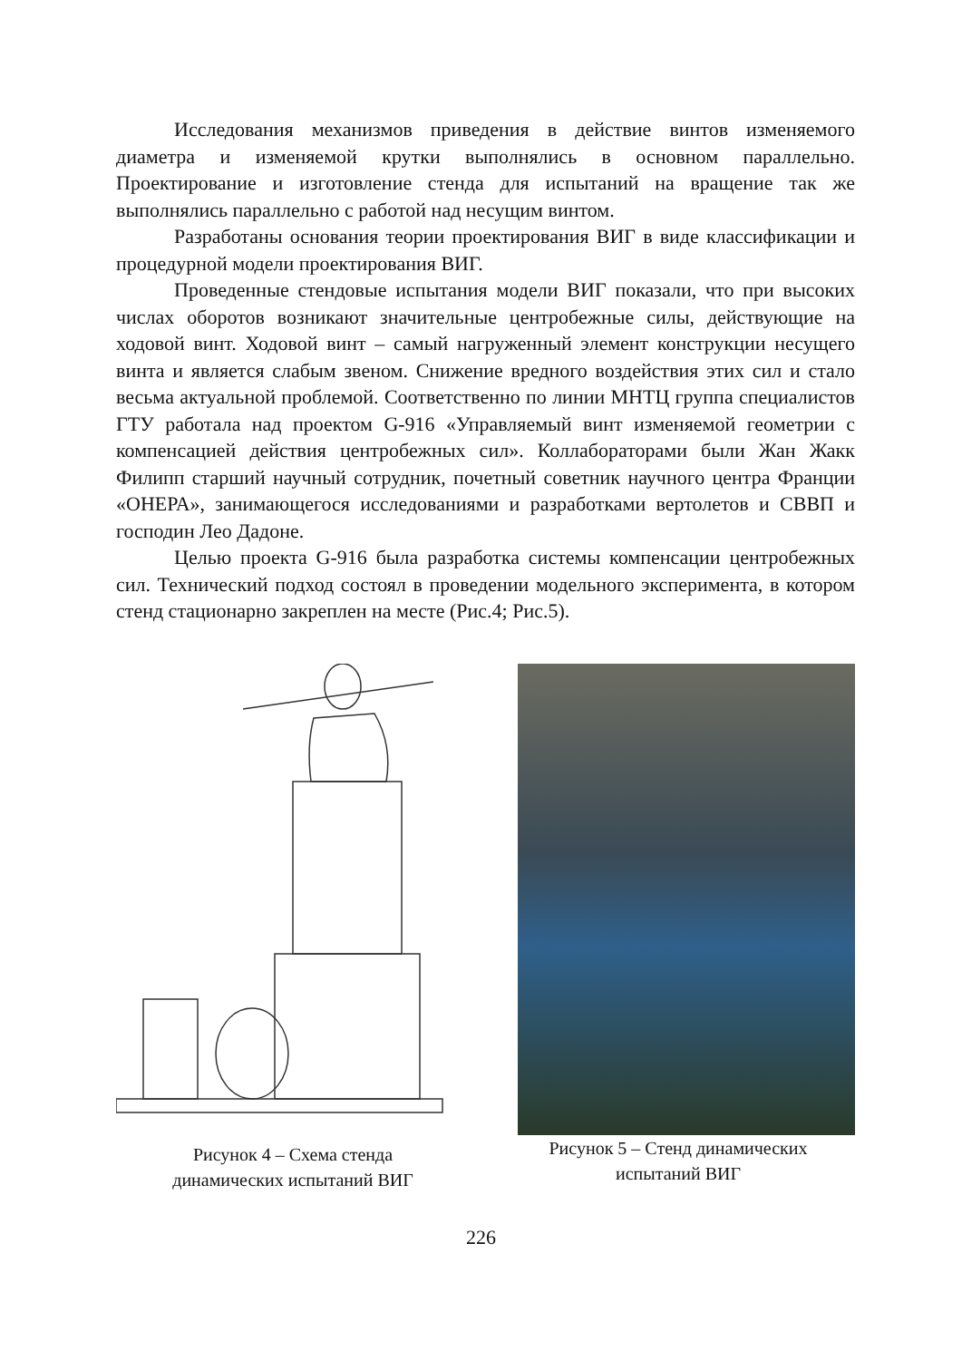Исследования механизмов приведения в действие винтов изменяемого диаметра и изменяемой крутки выполнялись в основном параллельно. Проектирование и изготовление стенда для испытаний на вращение так же выполнялись параллельно с работой над несущим винтом.
Разработаны основания теории проектирования ВИГ в виде классификации и процедурной модели проектирования ВИГ.
Проведенные стендовые испытания модели ВИГ показали, что при высоких числах оборотов возникают значительные центробежные силы, действующие на ходовой винт. Ходовой винт – самый нагруженный элемент конструкции несущего винта и является слабым звеном. Снижение вредного воздействия этих сил и стало весьма актуальной проблемой. Соответственно по линии МНТЦ группа специалистов ГТУ работала над проектом G-916 «Управляемый винт изменяемой геометрии с компенсацией действия центробежных сил». Коллабораторами были Жан Жакк Филипп старший научный сотрудник, почетный советник научного центра Франции «ОНЕРА», занимающегося исследованиями и разработками вертолетов и СВВП и господин Лео Дадоне.
Целью проекта G-916 была разработка системы компенсации центробежных сил. Технический подход состоял в проведении модельного эксперимента, в котором стенд стационарно закреплен на месте (Рис.4; Рис.5).
Рисунок 4 – Схема стенда
динамических испытаний ВИГ
Рисунок 5 – Стенд динамических
испытаний ВИГ
226